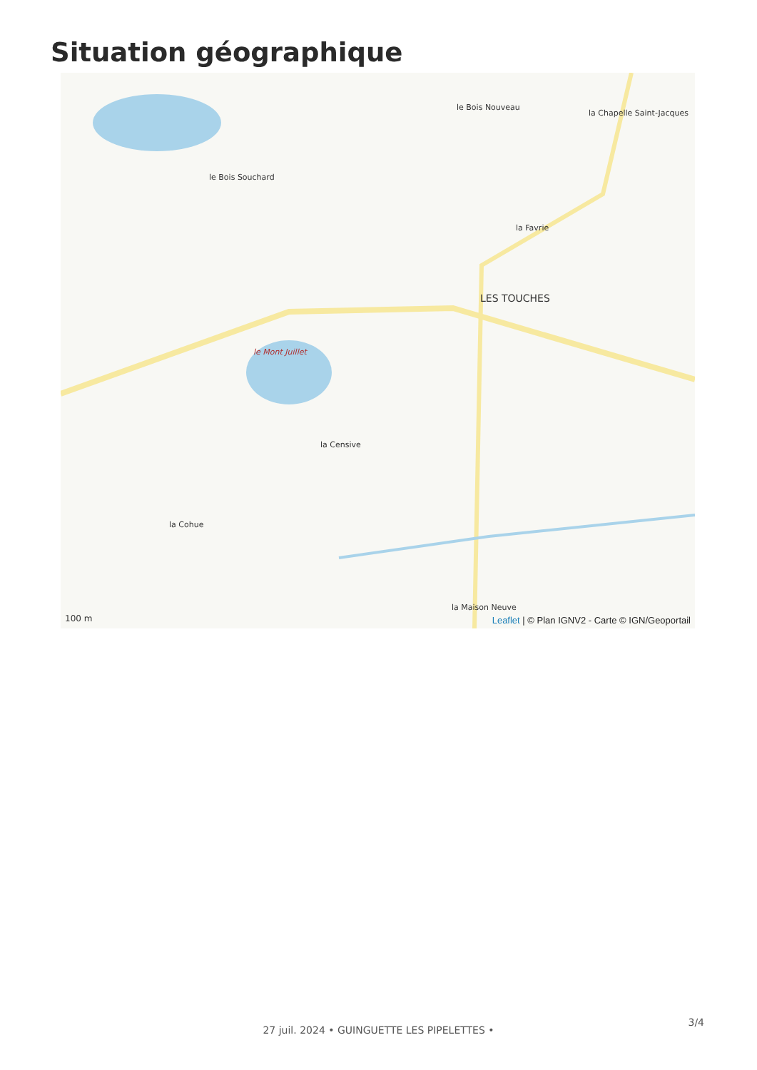Situation géographique
le Bois Souchard
le Bois Nouveau
la Chapelle Saint-Jacques
la Favrie
LES TOUCHES
le Mont Juillet
la Censive
la Cohue
la Maison Neuve
100 m
Leaflet | © Plan IGNV2 - Carte © IGN/Geoportail
3/4
27 juil. 2024 • GUINGUETTE LES PIPELETTES •